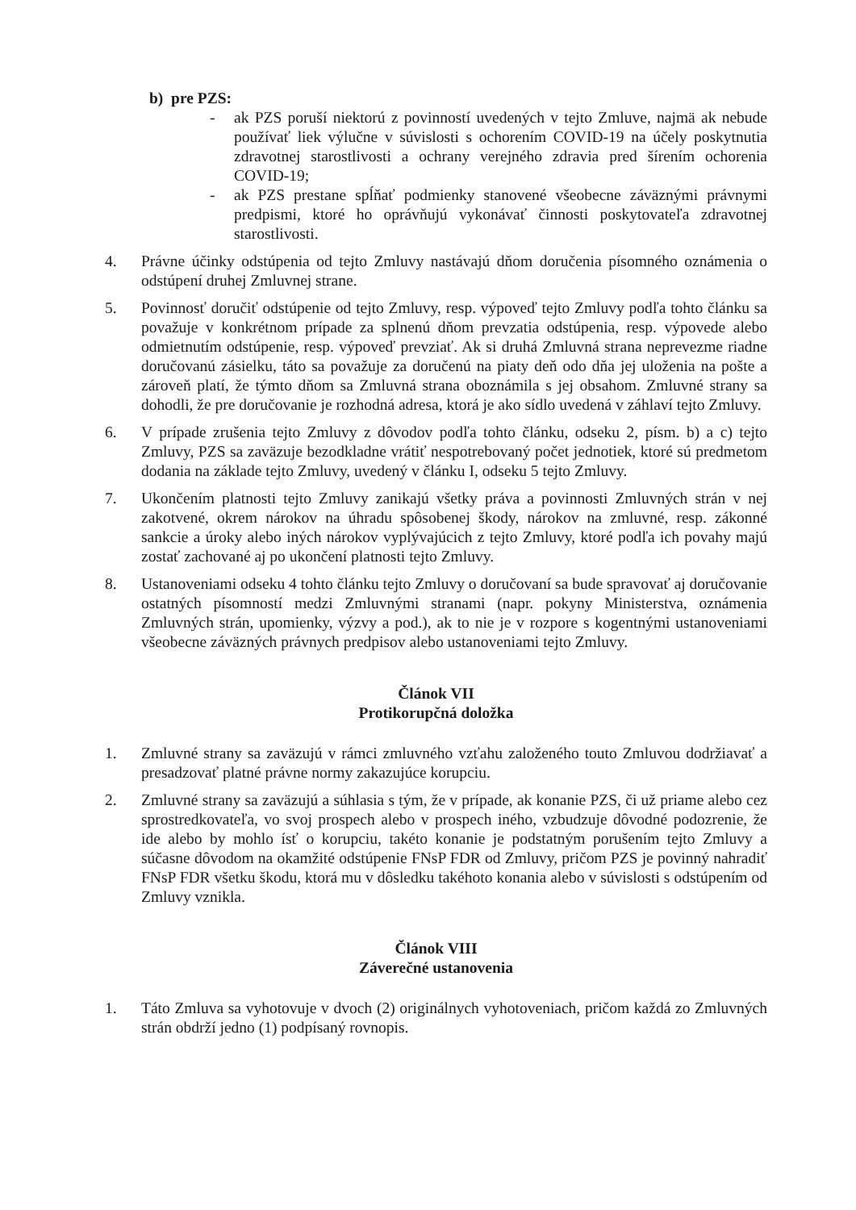b) pre PZS:
- ak PZS poruší niektorú z povinností uvedených v tejto Zmluve, najmä ak nebude používať liek výlučne v súvislosti s ochorením COVID-19 na účely poskytnutia zdravotnej starostlivosti a ochrany verejného zdravia pred šírením ochorenia COVID-19;
- ak PZS prestane spĺňať podmienky stanovené všeobecne záväznými právnymi predpismi, ktoré ho oprávňujú vykonávať činnosti poskytovateľa zdravotnej starostlivosti.
4. Právne účinky odstúpenia od tejto Zmluvy nastávajú dňom doručenia písomného oznámenia o odstúpení druhej Zmluvnej strane.
5. Povinnosť doručiť odstúpenie od tejto Zmluvy, resp. výpoveď tejto Zmluvy podľa tohto článku sa považuje v konkrétnom prípade za splnenú dňom prevzatia odstúpenia, resp. výpovede alebo odmietnutím odstúpenie, resp. výpoveď prevziať. Ak si druhá Zmluvná strana neprevezme riadne doručovanú zásielku, táto sa považuje za doručenú na piaty deň odo dňa jej uloženia na pošte a zároveň platí, že týmto dňom sa Zmluvná strana oboznámila s jej obsahom. Zmluvné strany sa dohodli, že pre doručovanie je rozhodná adresa, ktorá je ako sídlo uvedená v záhlaví tejto Zmluvy.
6. V prípade zrušenia tejto Zmluvy z dôvodov podľa tohto článku, odseku 2, písm. b) a c) tejto Zmluvy, PZS sa zaväzuje bezodkladne vrátiť nespotrebovaný počet jednotiek, ktoré sú predmetom dodania na základe tejto Zmluvy, uvedený v článku I, odseku 5 tejto Zmluvy.
7. Ukončením platnosti tejto Zmluvy zanikajú všetky práva a povinnosti Zmluvných strán v nej zakotvené, okrem nárokov na úhradu spôsobenej škody, nárokov na zmluvné, resp. zákonné sankcie a úroky alebo iných nárokov vyplývajúcich z tejto Zmluvy, ktoré podľa ich povahy majú zostať zachované aj po ukončení platnosti tejto Zmluvy.
8. Ustanoveniami odseku 4 tohto článku tejto Zmluvy o doručovaní sa bude spravovať aj doručovanie ostatných písomností medzi Zmluvnými stranami (napr. pokyny Ministerstva, oznámenia Zmluvných strán, upomienky, výzvy a pod.), ak to nie je v rozpore s kogentnými ustanoveniami všeobecne záväzných právnych predpisov alebo ustanoveniami tejto Zmluvy.
Článok VII
Protikorupčná doložka
1. Zmluvné strany sa zaväzujú v rámci zmluvného vzťahu založeného touto Zmluvou dodržiavať a presadzovať platné právne normy zakazujúce korupciu.
2. Zmluvné strany sa zaväzujú a súhlasia s tým, že v prípade, ak konanie PZS, či už priame alebo cez sprostredkovateľa, vo svoj prospech alebo v prospech iného, vzbudzuje dôvodné podozrenie, že ide alebo by mohlo ísť o korupciu, takéto konanie je podstatným porušením tejto Zmluvy a súčasne dôvodom na okamžité odstúpenie FNsP FDR od Zmluvy, pričom PZS je povinný nahradiť FNsP FDR všetku škodu, ktorá mu v dôsledku takéhoto konania alebo v súvislosti s odstúpením od Zmluvy vznikla.
Článok VIII
Záverečné ustanovenia
1. Táto Zmluva sa vyhotovuje v dvoch (2) originálnych vyhotoveniach, pričom každá zo Zmluvných strán obdrží jedno (1) podpísaný rovnopis.